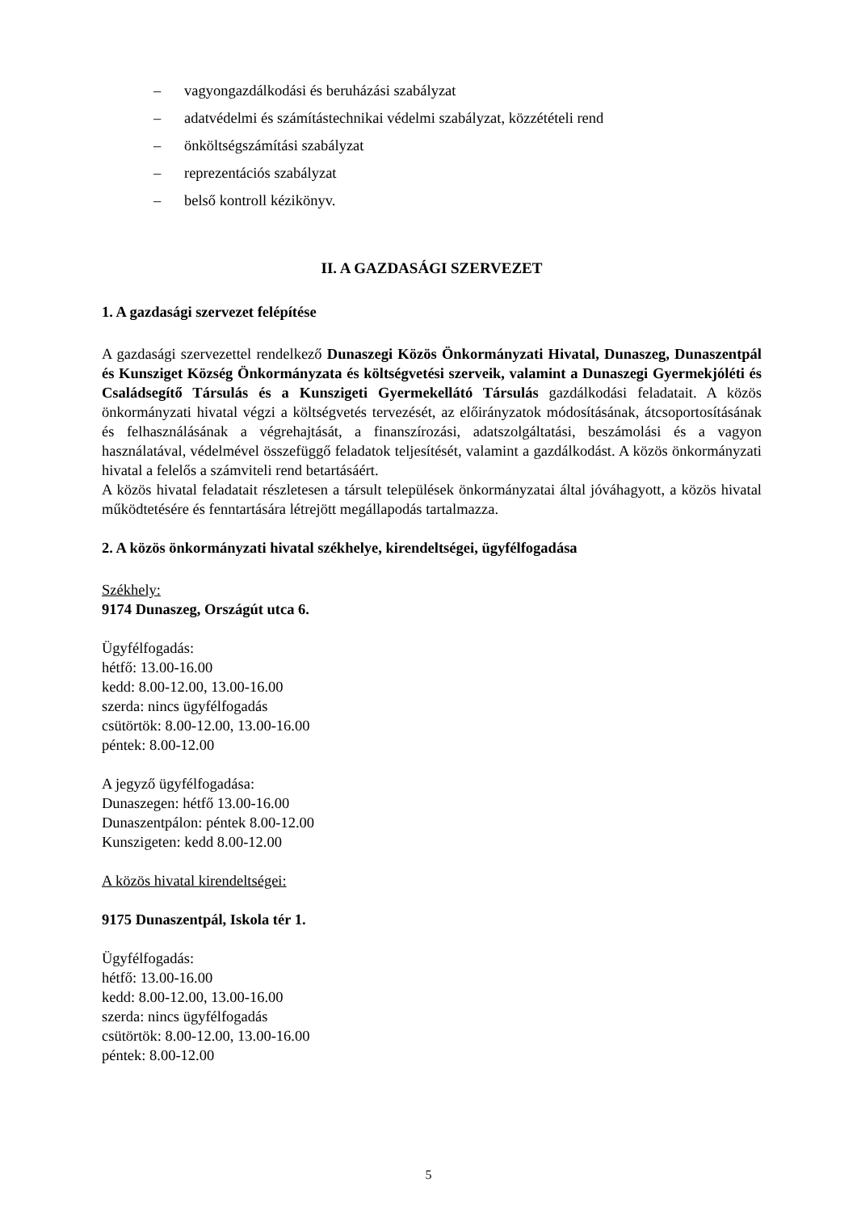– vagyongazdálkodási és beruházási szabályzat
– adatvédelmi és számítástechnikai védelmi szabályzat, közzétételi rend
– önköltségszámítási szabályzat
– reprezentációs szabályzat
– belső kontroll kézikönyv.
II. A GAZDASÁGI SZERVEZET
1. A gazdasági szervezet felépítése
A gazdasági szervezettel rendelkező Dunaszegi Közös Önkormányzati Hivatal, Dunaszeg, Dunaszentpál és Kunsziget Község Önkormányzata és költségvetési szerveik, valamint a Dunaszegi Gyermekjóléti és Családsegítő Társulás és a Kunszigeti Gyermekellátó Társulás gazdálkodási feladatait. A közös önkormányzati hivatal végzi a költségvetés tervezését, az előirányzatok módosításának, átcsoportosításának és felhasználásának a végrehajtását, a finanszírozási, adatszolgáltatási, beszámolási és a vagyon használatával, védelmével összefüggő feladatok teljesítését, valamint a gazdálkodást. A közös önkormányzati hivatal a felelős a számviteli rend betartásáért.
A közös hivatal feladatait részletesen a társult települések önkormányzatai által jóváhagyott, a közös hivatal működtetésére és fenntartására létrejött megállapodás tartalmazza.
2. A közös önkormányzati hivatal székhelye, kirendeltségei, ügyfélfogadása
Székhely:
9174 Dunaszeg, Országút utca 6.
Ügyfélfogadás:
hétfő: 13.00-16.00
kedd: 8.00-12.00, 13.00-16.00
szerda: nincs ügyfélfogadás
csütörtök: 8.00-12.00, 13.00-16.00
péntek: 8.00-12.00
A jegyző ügyfélfogadása:
Dunaszegen: hétfő 13.00-16.00
Dunaszentpálon: péntek 8.00-12.00
Kunszigeten: kedd 8.00-12.00
A közös hivatal kirendeltségei:
9175 Dunaszentpál, Iskola tér 1.
Ügyfélfogadás:
hétfő: 13.00-16.00
kedd: 8.00-12.00, 13.00-16.00
szerda: nincs ügyfélfogadás
csütörtök: 8.00-12.00, 13.00-16.00
péntek: 8.00-12.00
5